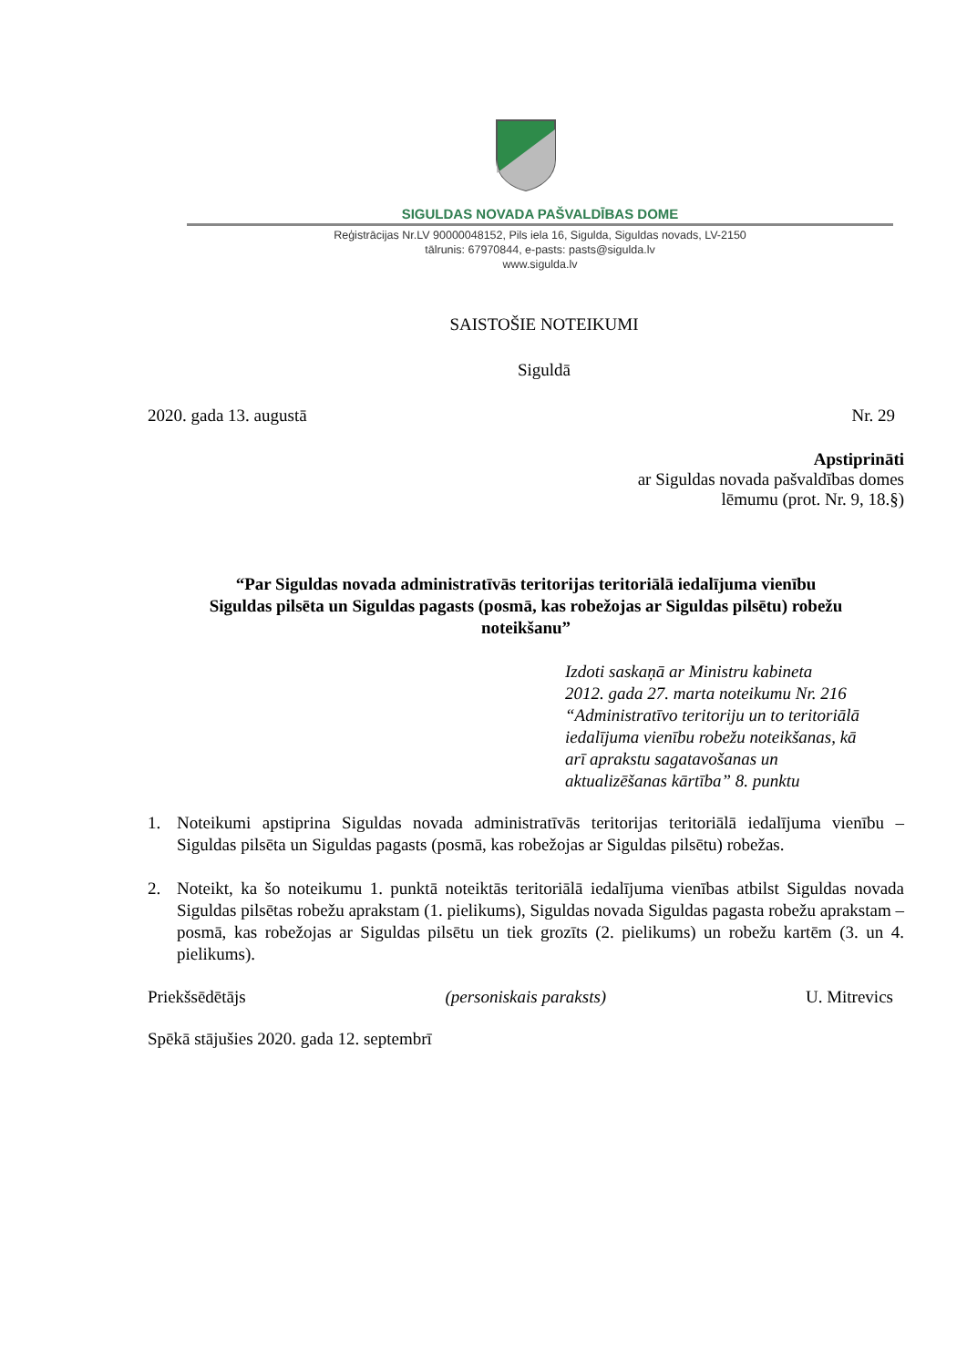SIGULDAS NOVADA PAŠVALDĪBAS DOME
Reģistrācijas Nr.LV 90000048152, Pils iela 16, Sigulda, Siguldas novads, LV-2150
tālrunis: 67970844, e-pasts: pasts@sigulda.lv
www.sigulda.lv
SAISTOŠIE NOTEIKUMI
Siguldā
2020. gada 13. augustā Nr. 29
Apstiprināti
ar Siguldas novada pašvaldības domes
lēmumu (prot. Nr. 9, 18.§)
“Par Siguldas novada administratīvās teritorijas teritoriālā iedalījuma vienību
Siguldas pilsēta un Siguldas pagasts (posmā, kas robežojas ar Siguldas pilsētu) robežu
noteikšanu”
Izdoti saskaņā ar Ministru kabineta
2012. gada 27. marta noteikumu Nr. 216
“Administratīvo teritoriju un to teritoriālā
iedalījuma vienību robežu noteikšanas, kā
arī aprakstu sagatavošanas un
aktualizēšanas kārtība” 8. punktu
1. Noteikumi apstiprina Siguldas novada administratīvās teritorijas teritoriālā iedalījuma vienību – Siguldas pilsēta un Siguldas pagasts (posmā, kas robežojas ar Siguldas pilsētu) robežas.
2. Noteikt, ka šo noteikumu 1. punktā noteiktās teritoriālā iedalījuma vienības atbilst Siguldas novada Siguldas pilsētas robežu aprakstam (1. pielikums), Siguldas novada Siguldas pagasta robežu aprakstam – posmā, kas robežojas ar Siguldas pilsētu un tiek grozīts (2. pielikums) un robežu kartēm (3. un 4. pielikums).
Priekšsēdētājs (personiskais paraksts) U. Mitrevics
Spēkā stājušies 2020. gada 12. septembrī